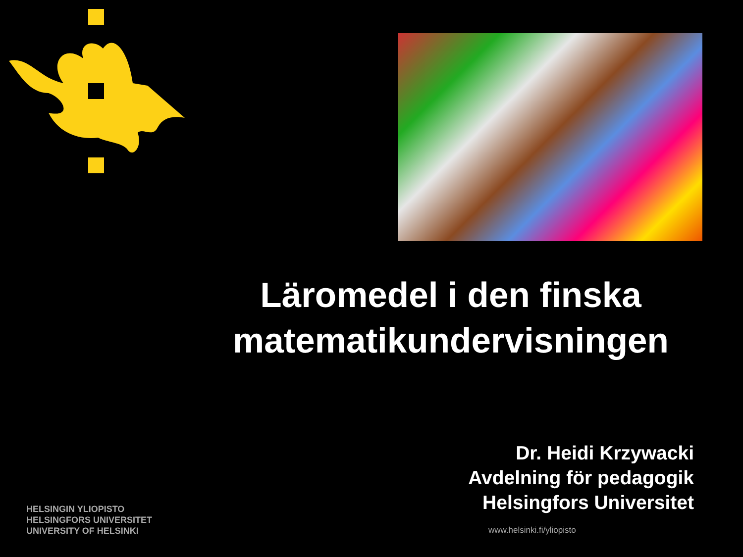Läromedel i den finska matematikundervisningen
Dr. Heidi Krzywacki
Avdelning för pedagogik
Helsingfors Universitet
HELSINGIN YLIOPISTO
HELSINGFORS UNIVERSITET
UNIVERSITY OF HELSINKI
www.helsinki.fi/yliopisto